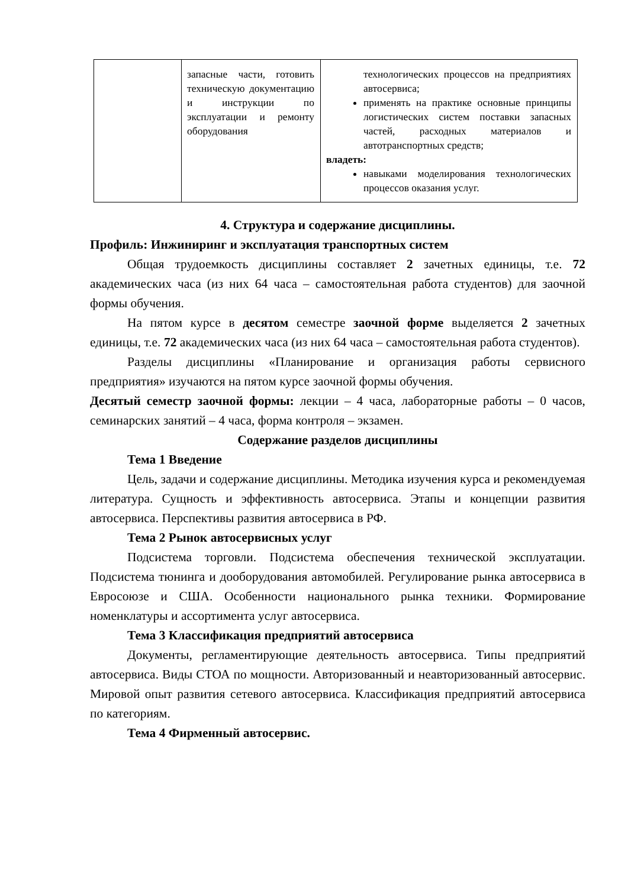| | запасные части, готовить техническую документацию и инструкции по эксплуатации и ремонту оборудования | технологических процессов на предприятиях автосервиса; применять на практике основные принципы логистических систем поставки запасных частей, расходных материалов и автотранспортных средств; владеть: навыками моделирования технологических процессов оказания услуг. |
4. Структура и содержание дисциплины.
Профиль: Инжиниринг и эксплуатация транспортных систем
Общая трудоемкость дисциплины составляет 2 зачетных единицы, т.е. 72 академических часа (из них 64 часа – самостоятельная работа студентов) для заочной формы обучения.
На пятом курсе в десятом семестре заочной форме выделяется 2 зачетных единицы, т.е. 72 академических часа (из них 64 часа – самостоятельная работа студентов).
Разделы дисциплины «Планирование и организация работы сервисного предприятия» изучаются на пятом курсе заочной формы обучения.
Десятый семестр заочной формы: лекции – 4 часа, лабораторные работы – 0 часов, семинарских занятий – 4 часа, форма контроля – экзамен.
Содержание разделов дисциплины
Тема 1 Введение
Цель, задачи и содержание дисциплины. Методика изучения курса и рекомендуемая литература. Сущность и эффективность автосервиса. Этапы и концепции развития автосервиса. Перспективы развития автосервиса в РФ.
Тема 2 Рынок автосервисных услуг
Подсистема торговли. Подсистема обеспечения технической эксплуатации. Подсистема тюнинга и дооборудования автомобилей. Регулирование рынка автосервиса в Евросоюзе и США. Особенности национального рынка техники. Формирование номенклатуры и ассортимента услуг автосервиса.
Тема 3 Классификация предприятий автосервиса
Документы, регламентирующие деятельность автосервиса. Типы предприятий автосервиса. Виды СТОА по мощности. Авторизованный и неавторизованный автосервис. Мировой опыт развития сетевого автосервиса. Классификация предприятий автосервиса по категориям.
Тема 4 Фирменный автосервис.